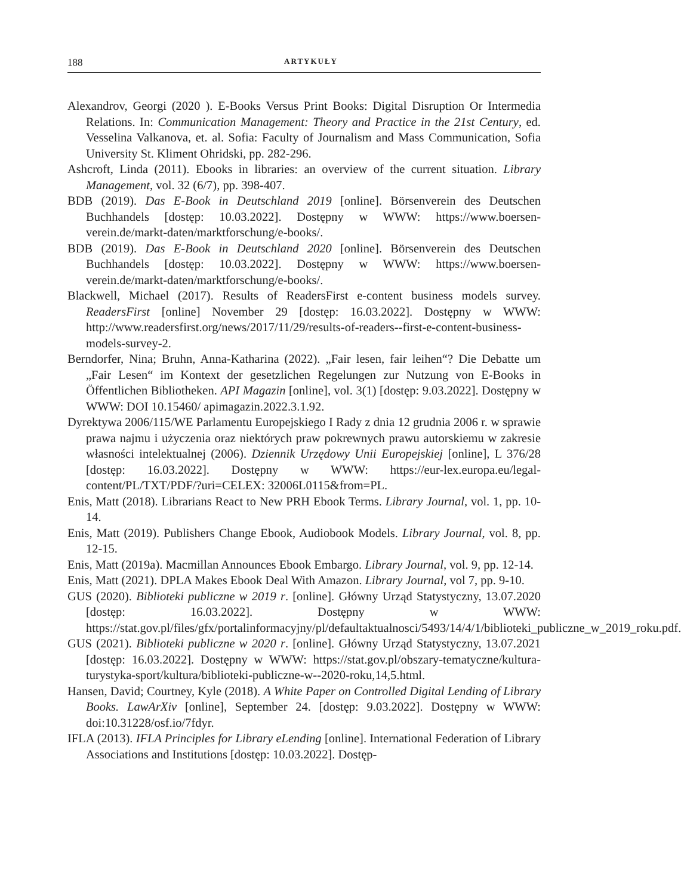188 ARTYKUŁY
Alexandrov, Georgi (2020 ). E-Books Versus Print Books: Digital Disruption Or Intermedia Relations. In: Communication Management: Theory and Practice in the 21st Century, ed. Vesselina Valkanova, et. al. Sofia: Faculty of Journalism and Mass Communication, Sofia University St. Kliment Ohridski, pp. 282-296.
Ashcroft, Linda (2011). Ebooks in libraries: an overview of the current situation. Library Management, vol. 32 (6/7), pp. 398-407.
BDB (2019). Das E-Book in Deutschland 2019 [online]. Börsenverein des Deutschen Buchhandels [dostęp: 10.03.2022]. Dostępny w WWW: https://www.boersen-verein.de/markt-daten/marktforschung/e-books/.
BDB (2019). Das E-Book in Deutschland 2020 [online]. Börsenverein des Deutschen Buchhandels [dostęp: 10.03.2022]. Dostępny w WWW: https://www.boersen-verein.de/markt-daten/marktforschung/e-books/.
Blackwell, Michael (2017). Results of ReadersFirst e-content business models survey. ReadersFirst [online] November 29 [dostęp: 16.03.2022]. Dostępny w WWW: http://www.readersfirst.org/news/2017/11/29/results-of-readers--first-e-content-business-models-survey-2.
Berndorfer, Nina; Bruhn, Anna-Katharina (2022). „Fair lesen, fair leihen“? Die Debatte um „Fair Lesen“ im Kontext der gesetzlichen Regelungen zur Nutzung von E-Books in Öffentlichen Bibliotheken. API Magazin [online], vol. 3(1) [dostęp: 9.03.2022]. Dostępny w WWW: DOI 10.15460/ apimagazin.2022.3.1.92.
Dyrektywa 2006/115/WE Parlamentu Europejskiego I Rady z dnia 12 grudnia 2006 r. w sprawie prawa najmu i użyczenia oraz niektórych praw pokrewnych prawu autorskiemu w zakresie własności intelektualnej (2006). Dziennik Urzędowy Unii Europejskiej [online], L 376/28 [dostęp: 16.03.2022]. Dostępny w WWW: https://eur-lex.europa.eu/legal-content/PL/TXT/PDF/?uri=CELEX: 32006L0115&from=PL.
Enis, Matt (2018). Librarians React to New PRH Ebook Terms. Library Journal, vol. 1, pp. 10-14.
Enis, Matt (2019). Publishers Change Ebook, Audiobook Models. Library Journal, vol. 8, pp. 12-15.
Enis, Matt (2019a). Macmillan Announces Ebook Embargo. Library Journal, vol. 9, pp. 12-14.
Enis, Matt (2021). DPLA Makes Ebook Deal With Amazon. Library Journal, vol 7, pp. 9-10.
GUS (2020). Biblioteki publiczne w 2019 r. [online]. Główny Urząd Statystyczny, 13.07.2020 [dostęp: 16.03.2022]. Dostępny w WWW: https://stat.gov.pl/files/gfx/portalinformacyjny/pl/defaultaktualnosci/5493/14/4/1/biblioteki_publiczne_w_2019_roku.pdf.
GUS (2021). Biblioteki publiczne w 2020 r. [online]. Główny Urząd Statystyczny, 13.07.2021 [dostęp: 16.03.2022]. Dostępny w WWW: https://stat.gov.pl/obszary-tematyczne/kultura-turystyka-sport/kultura/biblioteki-publiczne-w--2020-roku,14,5.html.
Hansen, David; Courtney, Kyle (2018). A White Paper on Controlled Digital Lending of Library Books. LawArXiv [online], September 24. [dostęp: 9.03.2022]. Dostępny w WWW: doi:10.31228/osf.io/7fdyr.
IFLA (2013). IFLA Principles for Library eLending [online]. International Federation of Library Associations and Institutions [dostęp: 10.03.2022]. Dostęp-